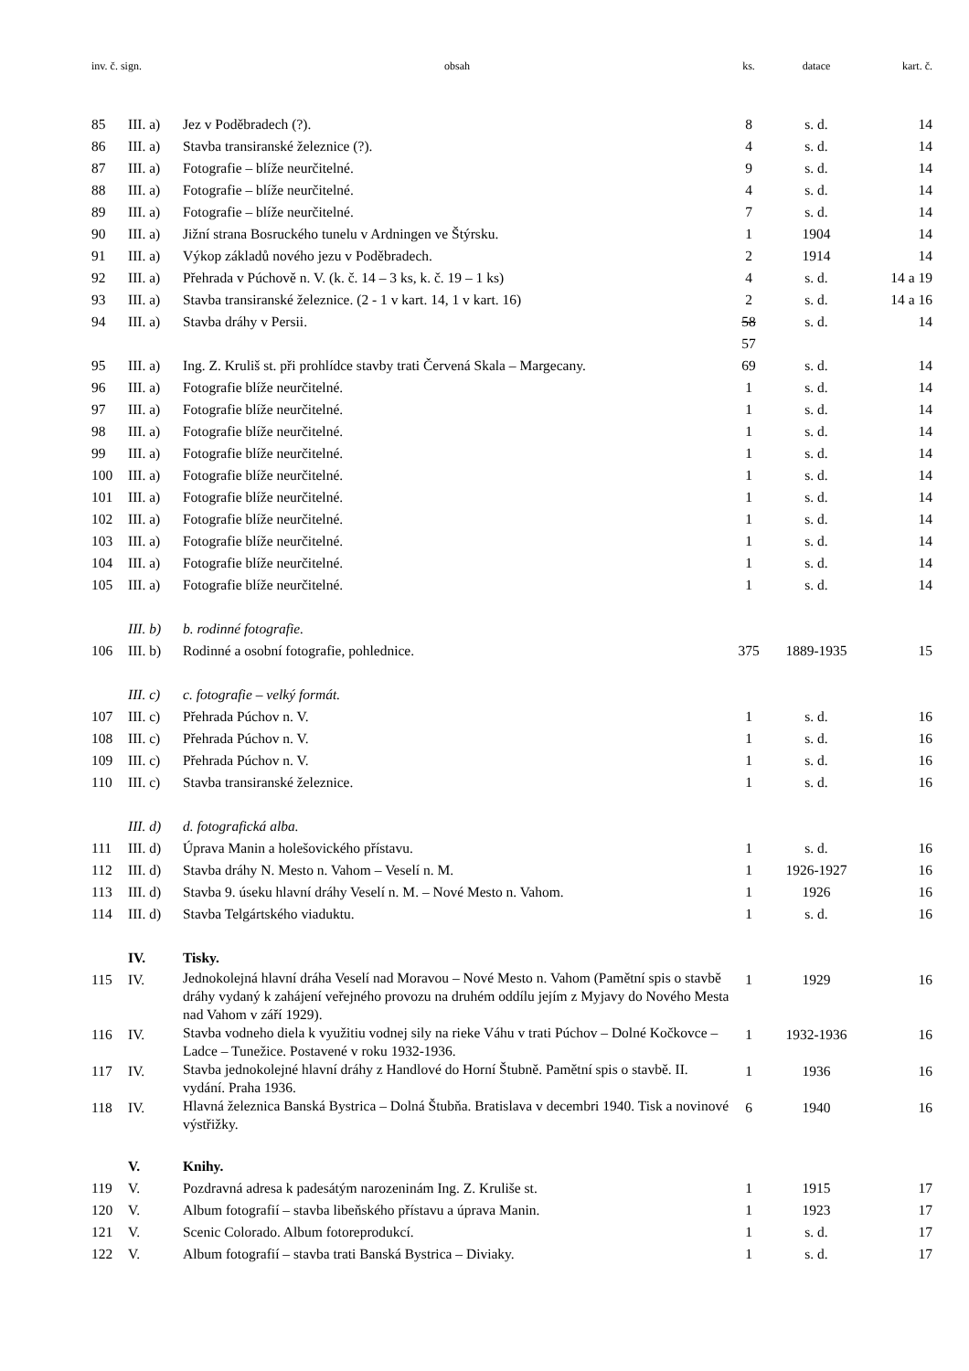| inv. č. sign. | | obsah | ks. | datace | kart. č. |
| --- | --- | --- | --- | --- | --- |
| 85 | III. a) | Jez v Poděbradech (?). | 8 | s. d. | 14 |
| 86 | III. a) | Stavba transiranské železnice (?). | 4 | s. d. | 14 |
| 87 | III. a) | Fotografie – blíže neurčitelné. | 9 | s. d. | 14 |
| 88 | III. a) | Fotografie – blíže neurčitelné. | 4 | s. d. | 14 |
| 89 | III. a) | Fotografie – blíže neurčitelné. | 7 | s. d. | 14 |
| 90 | III. a) | Jižní strana Bosruckého tunelu v Ardningen ve Štýrsku. | 1 | 1904 | 14 |
| 91 | III. a) | Výkop základů nového jezu v Poděbradech. | 2 | 1914 | 14 |
| 92 | III. a) | Přehrada v Púchově n. V. (k. č. 14 – 3 ks, k. č. 19 – 1 ks) | 4 | s. d. | 14 a 19 |
| 93 | III. a) | Stavba transiranské železnice. (2 - 1 v kart. 14, 1 v kart. 16) | 2 | s. d. | 14 a 16 |
| 94 | III. a) | Stavba dráhy v Persii. | 58 57 | s. d. | 14 |
| 95 | III. a) | Ing. Z. Kruliš st. při prohlídce stavby trati Červená Skala – Margecany. | 69 | s. d. | 14 |
| 96 | III. a) | Fotografie blíže neurčitelné. | 1 | s. d. | 14 |
| 97 | III. a) | Fotografie blíže neurčitelné. | 1 | s. d. | 14 |
| 98 | III. a) | Fotografie blíže neurčitelné. | 1 | s. d. | 14 |
| 99 | III. a) | Fotografie blíže neurčitelné. | 1 | s. d. | 14 |
| 100 | III. a) | Fotografie blíže neurčitelné. | 1 | s. d. | 14 |
| 101 | III. a) | Fotografie blíže neurčitelné. | 1 | s. d. | 14 |
| 102 | III. a) | Fotografie blíže neurčitelné. | 1 | s. d. | 14 |
| 103 | III. a) | Fotografie blíže neurčitelné. | 1 | s. d. | 14 |
| 104 | III. a) | Fotografie blíže neurčitelné. | 1 | s. d. | 14 |
| 105 | III. a) | Fotografie blíže neurčitelné. | 1 | s. d. | 14 |
| | III. b) | b. rodinné fotografie. | | | |
| 106 | III. b) | Rodinné a osobní fotografie, pohlednice. | 375 | 1889-1935 | 15 |
| | III. c) | c. fotografie – velký formát. | | | |
| 107 | III. c) | Přehrada Púchov n. V. | 1 | s. d. | 16 |
| 108 | III. c) | Přehrada Púchov n. V. | 1 | s. d. | 16 |
| 109 | III. c) | Přehrada Púchov n. V. | 1 | s. d. | 16 |
| 110 | III. c) | Stavba transiranské železnice. | 1 | s. d. | 16 |
| | III. d) | d. fotografická alba. | | | |
| 111 | III. d) | Úprava Manin a holešovického přístavu. | 1 | s. d. | 16 |
| 112 | III. d) | Stavba dráhy N. Mesto n. Vahom – Veselí n. M. | 1 | 1926-1927 | 16 |
| 113 | III. d) | Stavba 9. úseku hlavní dráhy Veselí n. M. – Nové Mesto n. Vahom. | 1 | 1926 | 16 |
| 114 | III. d) | Stavba Telgártského viaduktu. | 1 | s. d. | 16 |
| | IV. | Tisky. | | | |
| 115 | IV. | Jednokolejná hlavní dráha Veselí nad Moravou – Nové Mesto n. Vahom (Pamětní spis o stavbě dráhy vydaný k zahájení veřejného provozu na druhém oddílu jejím z Myjavy do Nového Mesta nad Vahom v září 1929). | 1 | 1929 | 16 |
| 116 | IV. | Stavba vodneho diela k využitiu vodnej sily na rieke Váhu v trati Púchov – Dolné Kočkovce – Ladce – Tunežice. Postavené v roku 1932-1936. | 1 | 1932-1936 | 16 |
| 117 | IV. | Stavba jednokolejné hlavní dráhy z Handlové do Horní Štubně. Pamětní spis o stavbě. II. vydání. Praha 1936. | 1 | 1936 | 16 |
| 118 | IV. | Hlavná železnica Banská Bystrica – Dolná Štubňa. Bratislava v decembri 1940. Tisk a novinové výstřižky. | 6 | 1940 | 16 |
| | V. | Knihy. | | | |
| 119 | V. | Pozdravná adresa k padesátým narozeninám Ing. Z. Kruliše st. | 1 | 1915 | 17 |
| 120 | V. | Album fotografií – stavba libeňského přístavu a úprava Manin. | 1 | 1923 | 17 |
| 121 | V. | Scenic Colorado. Album fotoreprodukcí. | 1 | s. d. | 17 |
| 122 | V. | Album fotografií – stavba trati Banská Bystrica – Diviaky. | 1 | s. d. | 17 |